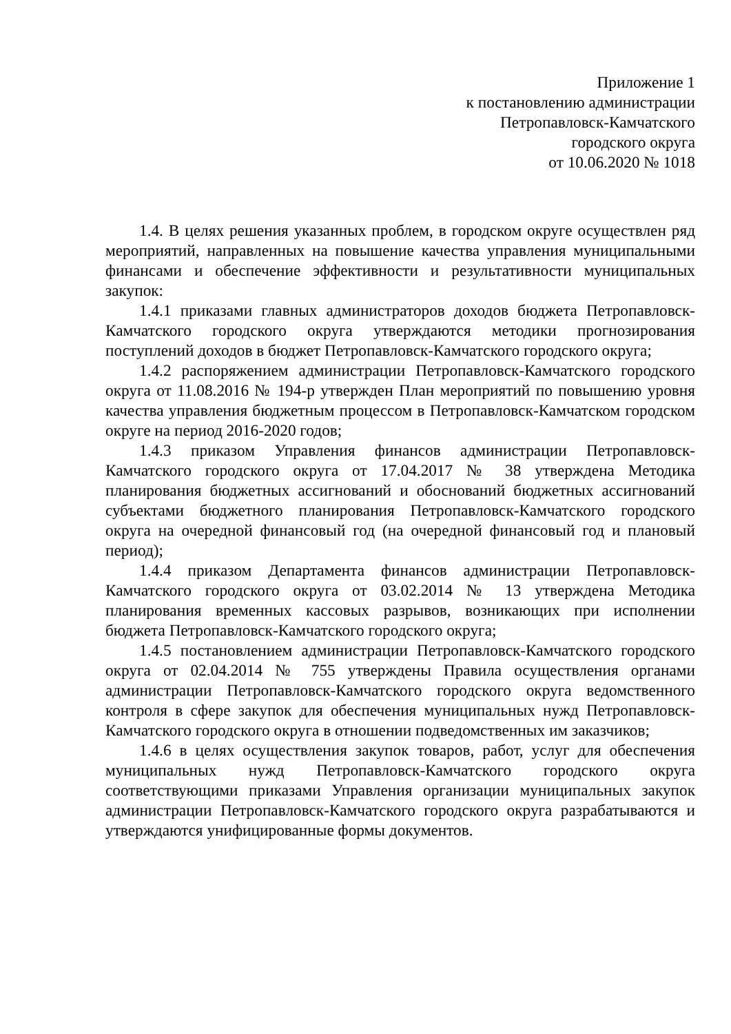Приложение 1
к постановлению администрации
Петропавловск-Камчатского
городского округа
от 10.06.2020 № 1018
1.4. В целях решения указанных проблем, в городском округе осуществлен ряд мероприятий, направленных на повышение качества управления муниципальными финансами и обеспечение эффективности и результативности муниципальных закупок:
1.4.1 приказами главных администраторов доходов бюджета Петропавловск-Камчатского городского округа утверждаются методики прогнозирования поступлений доходов в бюджет Петропавловск-Камчатского городского округа;
1.4.2 распоряжением администрации Петропавловск-Камчатского городского округа от 11.08.2016 № 194-р утвержден План мероприятий по повышению уровня качества управления бюджетным процессом в Петропавловск-Камчатском городском округе на период 2016-2020 годов;
1.4.3 приказом Управления финансов администрации Петропавловск-Камчатского городского округа от 17.04.2017 № 38 утверждена Методика планирования бюджетных ассигнований и обоснований бюджетных ассигнований субъектами бюджетного планирования Петропавловск-Камчатского городского округа на очередной финансовый год (на очередной финансовый год и плановый период);
1.4.4 приказом Департамента финансов администрации Петропавловск-Камчатского городского округа от 03.02.2014 № 13 утверждена Методика планирования временных кассовых разрывов, возникающих при исполнении бюджета Петропавловск-Камчатского городского округа;
1.4.5 постановлением администрации Петропавловск-Камчатского городского округа от 02.04.2014 № 755 утверждены Правила осуществления органами администрации Петропавловск-Камчатского городского округа ведомственного контроля в сфере закупок для обеспечения муниципальных нужд Петропавловск-Камчатского городского округа в отношении подведомственных им заказчиков;
1.4.6 в целях осуществления закупок товаров, работ, услуг для обеспечения муниципальных нужд Петропавловск-Камчатского городского округа соответствующими приказами Управления организации муниципальных закупок администрации Петропавловск-Камчатского городского округа разрабатываются и утверждаются унифицированные формы документов.